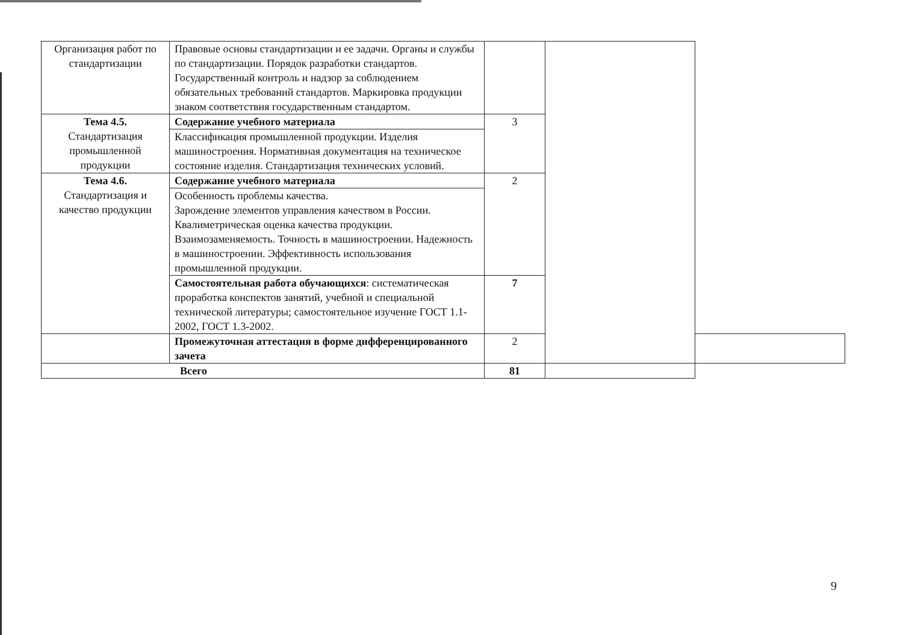| Организация работ по стандартизации | Правовые основы стандартизации и ее задачи. Органы и службы по стандартизации. Порядок разработки стандартов. Государственный контроль и надзор за соблюдением обязательных требований стандартов. Маркировка продукции знаком соответствия государственным стандартом. | | | |
| Тема 4.5. Стандартизация промышленной продукции | Содержание учебного материала | 3 | | |
| | Классификация промышленной продукции. Изделия машиностроения. Нормативная документация на техническое состояние изделия. Стандартизация технических условий. | | | |
| Тема 4.6. Стандартизация и качество продукции | Содержание учебного материала | 2 | | |
| | Особенность проблемы качества. Зарождение элементов управления качеством в России. Квалиметрическая оценка качества продукции. Взаимозаменяемость. Точность в машиностроении. Надежность в машиностроении. Эффективность использования промышленной продукции. | | | |
| | Самостоятельная работа обучающихся : систематическая проработка конспектов занятий, учебной и специальной технической литературы; самостоятельное изучение ГОСТ 1.1-2002, ГОСТ 1.3-2002. | 7 | | |
| | Промежуточная аттестация в форме дифференцированного зачета | 2 | | |
| Всего | | 81 | | |
9